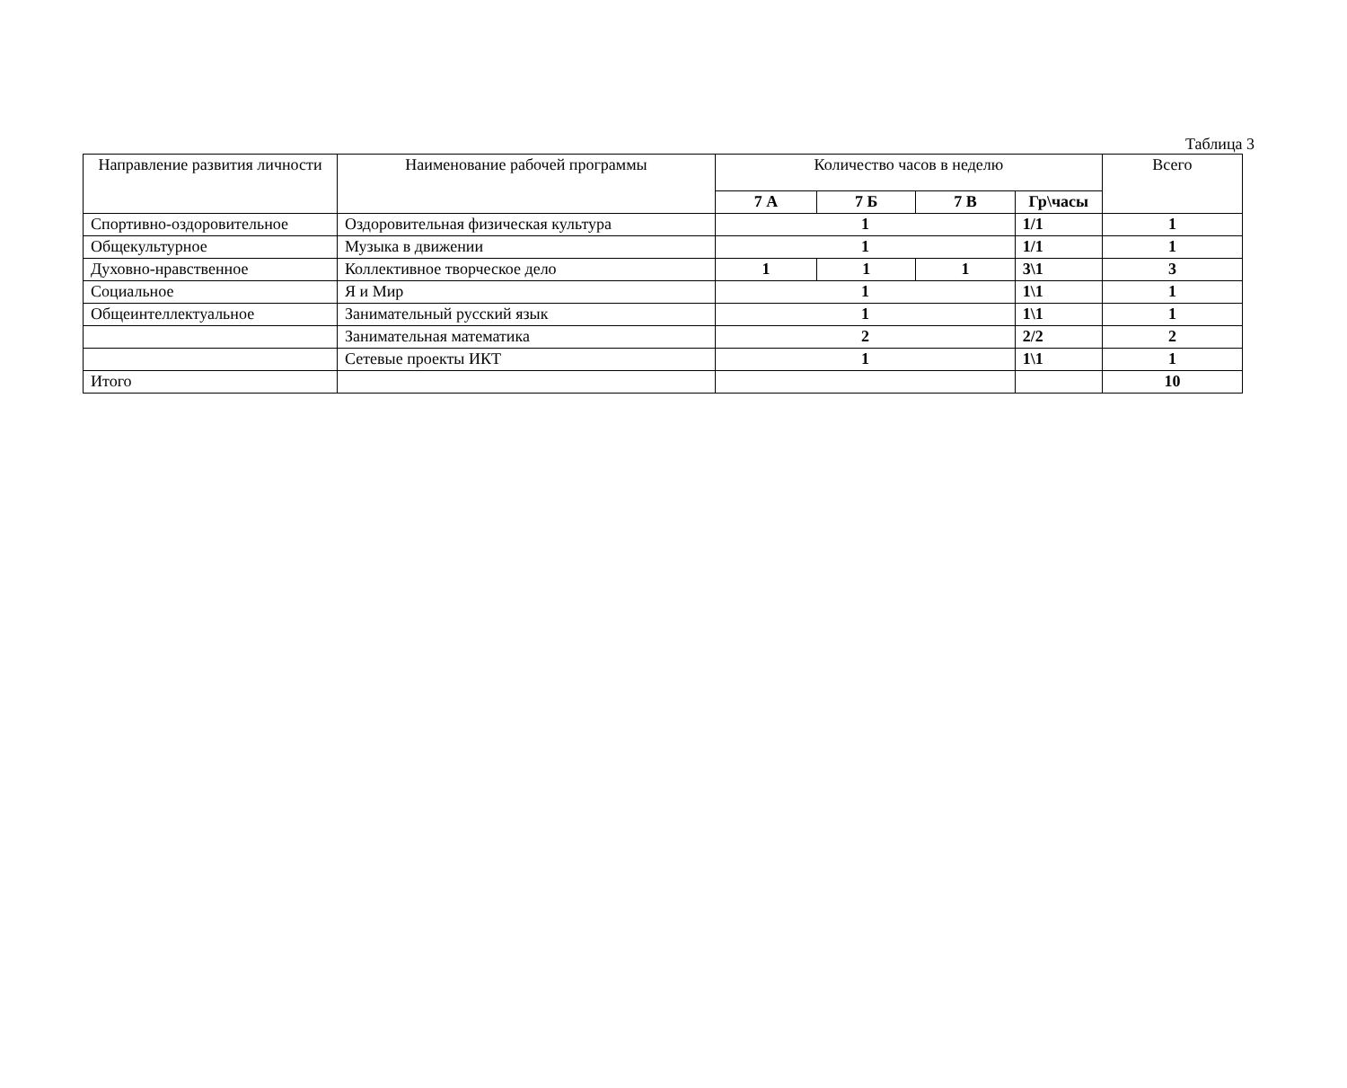Таблица 3
| Направление развития личности | Наименование рабочей программы | Количество часов в неделю | | | | Всего |
| --- | --- | --- | --- | --- | --- | --- |
| | | 7 А | 7 Б | 7 В | Гр\часы | |
| Спортивно-оздоровительное | Оздоровительная физическая культура | 1 | | | 1/1 | 1 |
| Общекультурное | Музыка в движении | 1 | | | 1/1 | 1 |
| Духовно-нравственное | Коллективное творческое дело | 1 | 1 | 1 | 3\1 | 3 |
| Социальное | Я и Мир | 1 | | | 1\1 | 1 |
| Общеинтеллектуальное | Занимательный русский язык | 1 | | | 1\1 | 1 |
| | Занимательная математика | 2 | | | 2/2 | 2 |
| | Сетевые проекты ИКТ | 1 | | | 1\1 | 1 |
| Итого | | | | | | 10 |